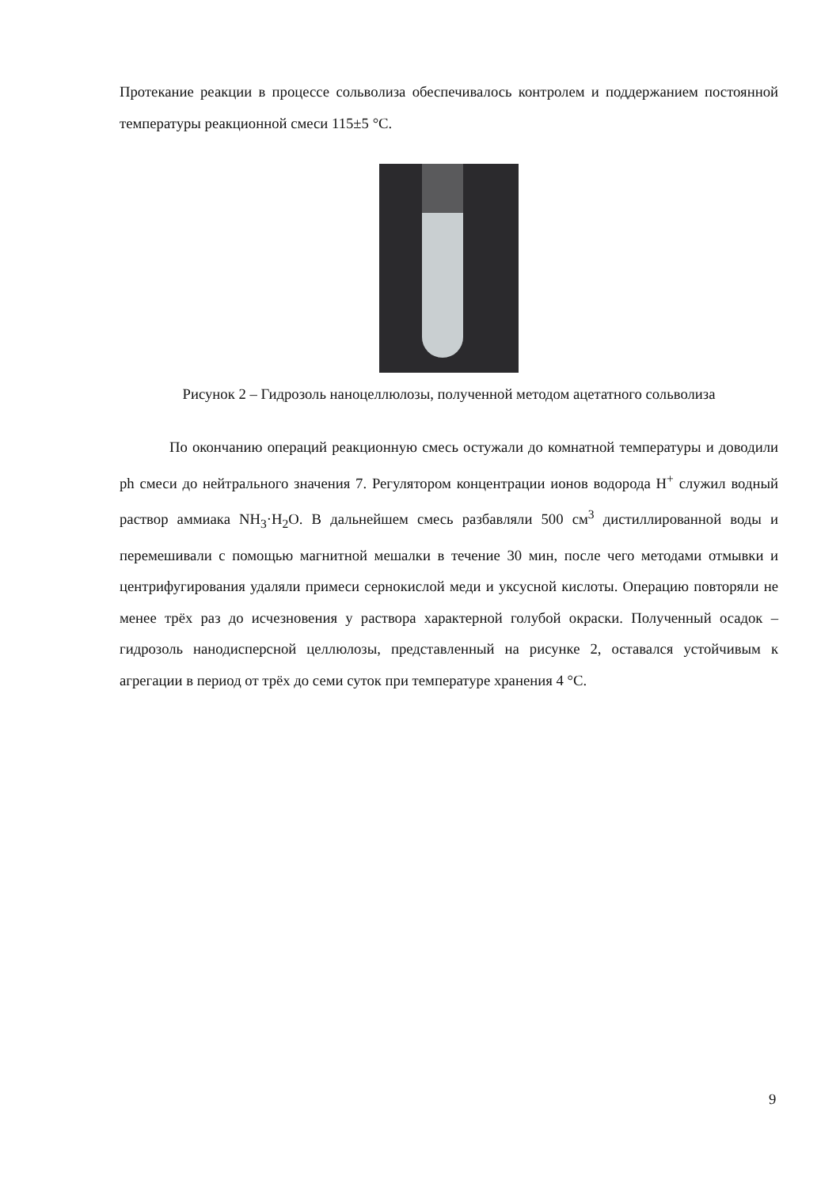Протекание реакции в процессе сольволиза обеспечивалось контролем и поддержанием постоянной температуры реакционной смеси 115±5 °С.
Рисунок 2 – Гидрозоль наноцеллюлозы, полученной методом ацетатного сольволиза
По окончанию операций реакционную смесь остужали до комнатной температуры и доводили ph смеси до нейтрального значения 7. Регулятором концентрации ионов водорода H<sup>+</sup> служил водный раствор аммиака NH<sub>3</sub>·H<sub>2</sub>O. В дальнейшем смесь разбавляли 500 см<sup>3</sup> дистиллированной воды и перемешивали с помощью магнитной мешалки в течение 30 мин, после чего методами отмывки и центрифугирования удаляли примеси сернокислой меди и уксусной кислоты. Операцию повторяли не менее трёх раз до исчезновения у раствора характерной голубой окраски. Полученный осадок – гидрозоль нанодисперсной целлюлозы, представленный на рисунке 2, оставался устойчивым к агрегации в период от трёх до семи суток при температуре хранения 4 °С.
9